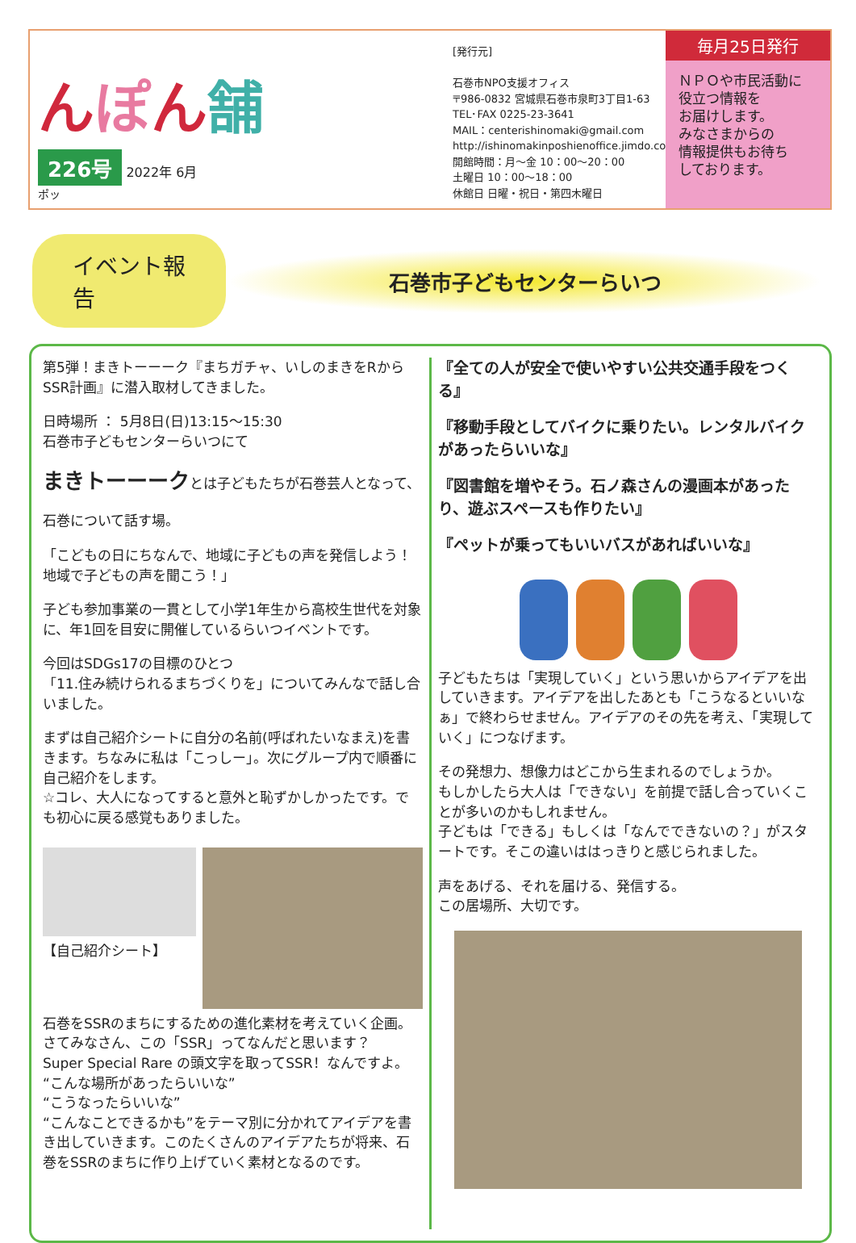んぽん舗
226号
2022年 6月
ポッ
[発行元]
石巻市NPO支援オフィス
〒986-0832 宮城県石巻市泉町3丁目1-63
TEL･FAX 0225-23-3641
MAIL：centerishinomaki@gmail.com
http://ishinomakinposhienoffice.jimdo.com/
開館時間：月〜金 10：00〜20：00
土曜日 10：00〜18：00
休館日 日曜・祝日・第四木曜日
毎月25日発行
ＮＰＯや市民活動に
役立つ情報を
お届けします。
みなさまからの
情報提供もお待ち
しております。
イベント報告
石巻市子どもセンターらいつ
第5弾！まきトーーーク『まちガチャ、いしのまきをRからSSR計画』に潜入取材してきました。
日時場所 ： 5月8日(日)13:15〜15:30
石巻市子どもセンターらいつにて
まきトーーークとは子どもたちが石巻芸人となって、
石巻について話す場。
「こどもの日にちなんで、地域に子どもの声を発信しよう！
地域で子どもの声を聞こう！」
子ども参加事業の一貫として小学1年生から高校生世代を対象に、年1回を目安に開催しているらいつイベントです。
今回はSDGs17の目標のひとつ
「11.住み続けられるまちづくりを」についてみんなで話し合いました。
まずは自己紹介シートに自分の名前(呼ばれたいなまえ)を書きます。ちなみに私は「こっしー」。次にグループ内で順番に自己紹介をします。
☆コレ、大人になってすると意外と恥ずかしかったです。でも初心に戻る感覚もありました。
【自己紹介シート】
石巻をSSRのまちにするための進化素材を考えていく企画。さてみなさん、この「SSR」ってなんだと思います？
Super Special Rare の頭文字を取ってSSR！なんですよ。
“こんな場所があったらいいな”
“こうなったらいいな”
“こんなことできるかも”をテーマ別に分かれてアイデアを書き出していきます。このたくさんのアイデアたちが将来、石巻をSSRのまちに作り上げていく素材となるのです。
『全ての人が安全で使いやすい公共交通手段をつくる』
『移動手段としてバイクに乗りたい。レンタルバイクがあったらいいな』
『図書館を増やそう。石ノ森さんの漫画本があったり、遊ぶスペースも作りたい』
『ペットが乗ってもいいバスがあればいいな』
子どもたちは「実現していく」という思いからアイデアを出していきます。アイデアを出したあとも「こうなるといいなぁ」で終わらせません。アイデアのその先を考え、「実現していく」につなげます。
その発想力、想像力はどこから生まれるのでしょうか。
もしかしたら大人は「できない」を前提で話し合っていくことが多いのかもしれません。
子どもは「できる」もしくは「なんでできないの？」がスタートです。そこの違いははっきりと感じられました。
声をあげる、それを届ける、発信する。
この居場所、大切です。